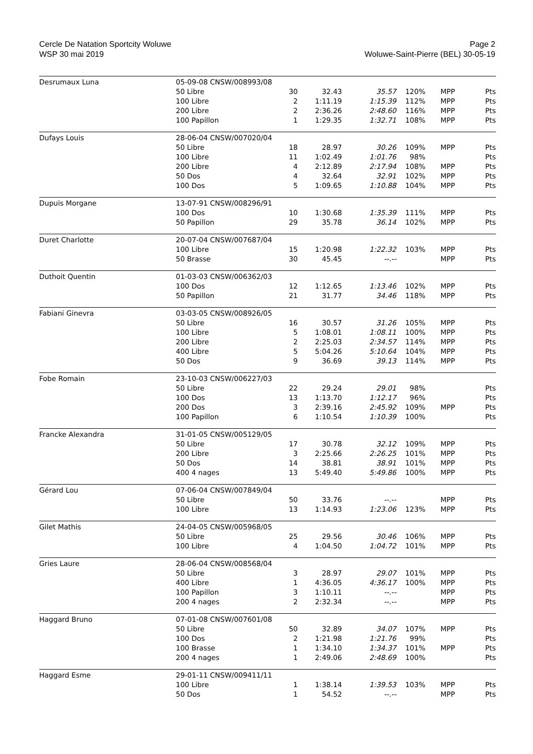Cercle De Natation Sportcity Woluwe
WSP 30 mai 2019
Page 2
Woluwe-Saint-Pierre (BEL) 30-05-19
| Desrumaux Luna | 05-09-08 CNSW/008993/08 | | | | | | |
| | 50 Libre | 30 | 32.43 | 35.57 | 120% | MPP | Pts |
| | 100 Libre | 2 | 1:11.19 | 1:15.39 | 112% | MPP | Pts |
| | 200 Libre | 2 | 2:36.26 | 2:48.60 | 116% | MPP | Pts |
| | 100 Papillon | 1 | 1:29.35 | 1:32.71 | 108% | MPP | Pts |
| Dufays Louis | 28-06-04 CNSW/007020/04 | | | | | | |
| | 50 Libre | 18 | 28.97 | 30.26 | 109% | MPP | Pts |
| | 100 Libre | 11 | 1:02.49 | 1:01.76 | 98% | | Pts |
| | 200 Libre | 4 | 2:12.89 | 2:17.94 | 108% | MPP | Pts |
| | 50 Dos | 4 | 32.64 | 32.91 | 102% | MPP | Pts |
| | 100 Dos | 5 | 1:09.65 | 1:10.88 | 104% | MPP | Pts |
| Dupuis Morgane | 13-07-91 CNSW/008296/91 | | | | | | |
| | 100 Dos | 10 | 1:30.68 | 1:35.39 | 111% | MPP | Pts |
| | 50 Papillon | 29 | 35.78 | 36.14 | 102% | MPP | Pts |
| Duret Charlotte | 20-07-04 CNSW/007687/04 | | | | | | |
| | 100 Libre | 15 | 1:20.98 | 1:22.32 | 103% | MPP | Pts |
| | 50 Brasse | 30 | 45.45 | --.-- | | MPP | Pts |
| Duthoit Quentin | 01-03-03 CNSW/006362/03 | | | | | | |
| | 100 Dos | 12 | 1:12.65 | 1:13.46 | 102% | MPP | Pts |
| | 50 Papillon | 21 | 31.77 | 34.46 | 118% | MPP | Pts |
| Fabiani Ginevra | 03-03-05 CNSW/008926/05 | | | | | | |
| | 50 Libre | 16 | 30.57 | 31.26 | 105% | MPP | Pts |
| | 100 Libre | 5 | 1:08.01 | 1:08.11 | 100% | MPP | Pts |
| | 200 Libre | 2 | 2:25.03 | 2:34.57 | 114% | MPP | Pts |
| | 400 Libre | 5 | 5:04.26 | 5:10.64 | 104% | MPP | Pts |
| | 50 Dos | 9 | 36.69 | 39.13 | 114% | MPP | Pts |
| Fobe Romain | 23-10-03 CNSW/006227/03 | | | | | | |
| | 50 Libre | 22 | 29.24 | 29.01 | 98% | | Pts |
| | 100 Dos | 13 | 1:13.70 | 1:12.17 | 96% | | Pts |
| | 200 Dos | 3 | 2:39.16 | 2:45.92 | 109% | MPP | Pts |
| | 100 Papillon | 6 | 1:10.54 | 1:10.39 | 100% | | Pts |
| Francke Alexandra | 31-01-05 CNSW/005129/05 | | | | | | |
| | 50 Libre | 17 | 30.78 | 32.12 | 109% | MPP | Pts |
| | 200 Libre | 3 | 2:25.66 | 2:26.25 | 101% | MPP | Pts |
| | 50 Dos | 14 | 38.81 | 38.91 | 101% | MPP | Pts |
| | 400 4 nages | 13 | 5:49.40 | 5:49.86 | 100% | MPP | Pts |
| Gérard Lou | 07-06-04 CNSW/007849/04 | | | | | | |
| | 50 Libre | 50 | 33.76 | --.-- | | MPP | Pts |
| | 100 Libre | 13 | 1:14.93 | 1:23.06 | 123% | MPP | Pts |
| Gilet Mathis | 24-04-05 CNSW/005968/05 | | | | | | |
| | 50 Libre | 25 | 29.56 | 30.46 | 106% | MPP | Pts |
| | 100 Libre | 4 | 1:04.50 | 1:04.72 | 101% | MPP | Pts |
| Gries Laure | 28-06-04 CNSW/008568/04 | | | | | | |
| | 50 Libre | 3 | 28.97 | 29.07 | 101% | MPP | Pts |
| | 400 Libre | 1 | 4:36.05 | 4:36.17 | 100% | MPP | Pts |
| | 100 Papillon | 3 | 1:10.11 | --.-- | | MPP | Pts |
| | 200 4 nages | 2 | 2:32.34 | --.-- | | MPP | Pts |
| Haggard Bruno | 07-01-08 CNSW/007601/08 | | | | | | |
| | 50 Libre | 50 | 32.89 | 34.07 | 107% | MPP | Pts |
| | 100 Dos | 2 | 1:21.98 | 1:21.76 | 99% | | Pts |
| | 100 Brasse | 1 | 1:34.10 | 1:34.37 | 101% | MPP | Pts |
| | 200 4 nages | 1 | 2:49.06 | 2:48.69 | 100% | | Pts |
| Haggard Esme | 29-01-11 CNSW/009411/11 | | | | | | |
| | 100 Libre | 1 | 1:38.14 | 1:39.53 | 103% | MPP | Pts |
| | 50 Dos | 1 | 54.52 | --.-- | | MPP | Pts |